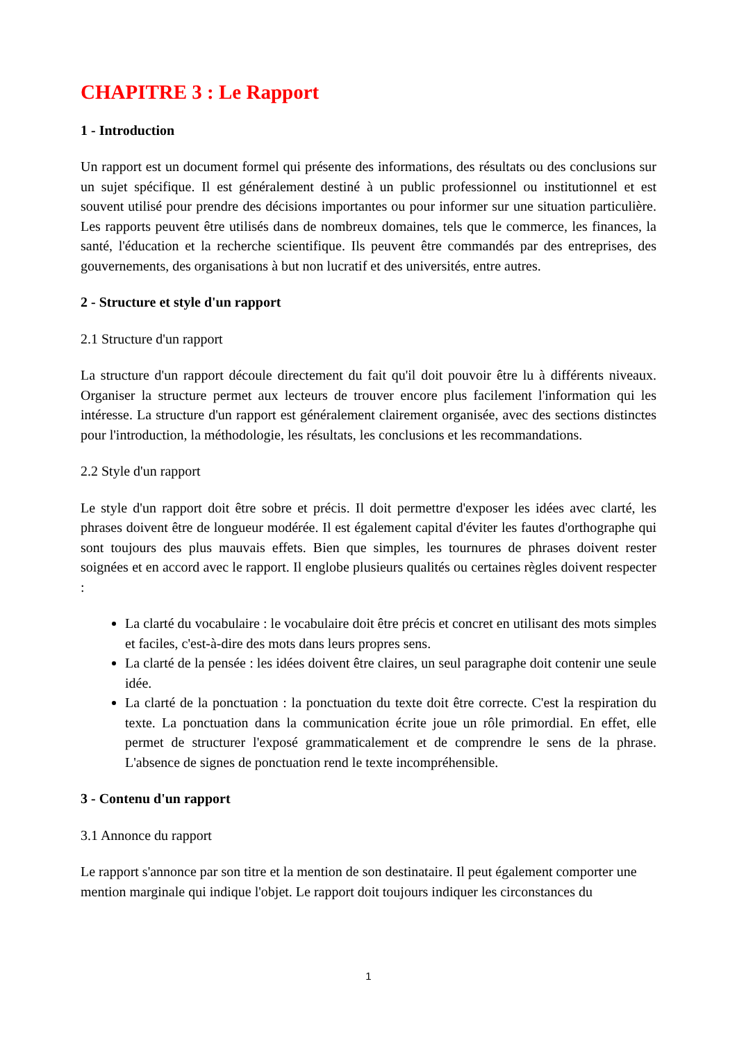CHAPITRE 3 : Le Rapport
1 - Introduction
Un rapport est un document formel qui présente des informations, des résultats ou des conclusions sur un sujet spécifique. Il est généralement destiné à un public professionnel ou institutionnel et est souvent utilisé pour prendre des décisions importantes ou pour informer sur une situation particulière. Les rapports peuvent être utilisés dans de nombreux domaines, tels que le commerce, les finances, la santé, l'éducation et la recherche scientifique. Ils peuvent être commandés par des entreprises, des gouvernements, des organisations à but non lucratif et des universités, entre autres.
2 - Structure et style d'un rapport
2.1 Structure d'un rapport
La structure d'un rapport découle directement du fait qu'il doit pouvoir être lu à différents niveaux. Organiser la structure permet aux lecteurs de trouver encore plus facilement l'information qui les intéresse. La structure d'un rapport est généralement clairement organisée, avec des sections distinctes pour l'introduction, la méthodologie, les résultats, les conclusions et les recommandations.
2.2 Style d'un rapport
Le style d'un rapport doit être sobre et précis. Il doit permettre d'exposer les idées avec clarté, les phrases doivent être de longueur modérée. Il est également capital d'éviter les fautes d'orthographe qui sont toujours des plus mauvais effets. Bien que simples, les tournures de phrases doivent rester soignées et en accord avec le rapport. Il englobe plusieurs qualités ou certaines règles doivent respecter :
La clarté du vocabulaire : le vocabulaire doit être précis et concret en utilisant des mots simples et faciles, c'est-à-dire des mots dans leurs propres sens.
La clarté de la pensée : les idées doivent être claires, un seul paragraphe doit contenir une seule idée.
La clarté de la ponctuation : la ponctuation du texte doit être correcte. C'est la respiration du texte. La ponctuation dans la communication écrite joue un rôle primordial. En effet, elle permet de structurer l'exposé grammaticalement et de comprendre le sens de la phrase. L'absence de signes de ponctuation rend le texte incompréhensible.
3 - Contenu d'un rapport
3.1 Annonce du rapport
Le rapport s'annonce par son titre et la mention de son destinataire. Il peut également comporter une mention marginale qui indique l'objet. Le rapport doit toujours indiquer les circonstances du
1